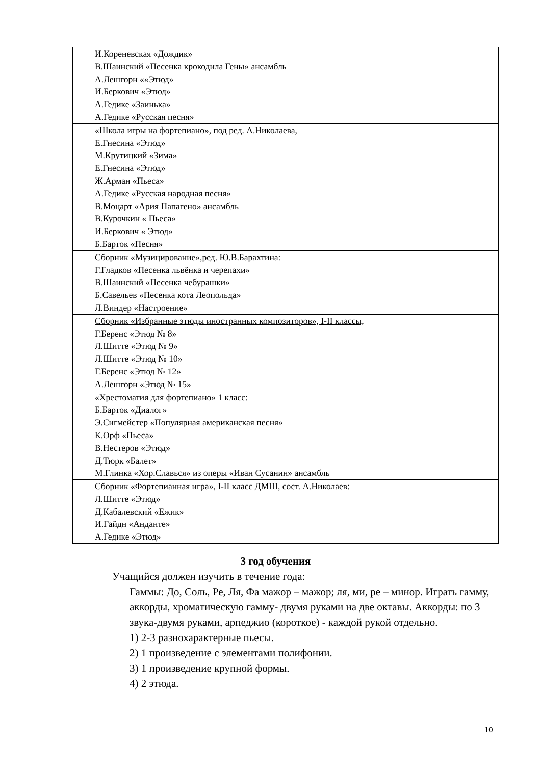| И.Кореневская «Дождик» В.Шаинский «Песенка крокодила Гены» ансамбль А.Лешгорн ««Этюд» И.Беркович «Этюд» А.Гедике «Заинька» А.Гедике «Русская песня» |
| «Школа игры на фортепиано», под ред. А.Николаева, Е.Гнесина «Этюд» М.Крутицкий «Зима» Е.Гнесина «Этюд» Ж.Арман «Пьеса» А.Гедике «Русская народная песня» В.Моцарт «Ария Папагено» ансамбль В.Курочкин « Пьеса» И.Беркович « Этюд» Б.Барток «Песня» |
| Сборник «Музицирование»,ред. Ю.В.Барахтина: Г.Гладков «Песенка львёнка и черепахи» В.Шаинский «Песенка чебурашки» Б.Савельев «Песенка кота Леопольда» Л.Виндер «Настроение» |
| Сборник «Избранные этюды иностранных композиторов», I-II классы, Г.Беренс «Этюд № 8» Л.Шитте «Этюд № 9» Л.Шитте «Этюд № 10» Г.Беренс «Этюд № 12» А.Лешгорн «Этюд № 15» |
| «Хрестоматия для фортепиано» 1 класс: Б.Барток «Диалог» Э.Сигмейстер «Популярная американская песня» К.Орф «Пьеса» В.Нестеров «Этюд» Д.Тюрк «Балет» М.Глинка «Хор.Славься» из оперы «Иван Сусанин» ансамбль |
| Сборник «Фортепианная игра», I-II класс ДМШ, сост. А.Николаев: Л.Шитте «Этюд» Д.Кабалевский «Ежик» И.Гайдн «Анданте» А.Гедике «Этюд» |
3 год обучения
Учащийся должен изучить в течение года:
Гаммы: До, Соль, Ре, Ля, Фа мажор – мажор; ля, ми, ре – минор. Играть гамму, аккорды, хроматическую гамму- двумя руками на две октавы. Аккорды: по 3 звука-двумя руками, арпеджио (короткое) - каждой рукой отдельно.
1) 2-3 разнохарактерные пьесы.
2) 1 произведение с элементами полифонии.
3) 1 произведение крупной формы.
4) 2 этюда.
10